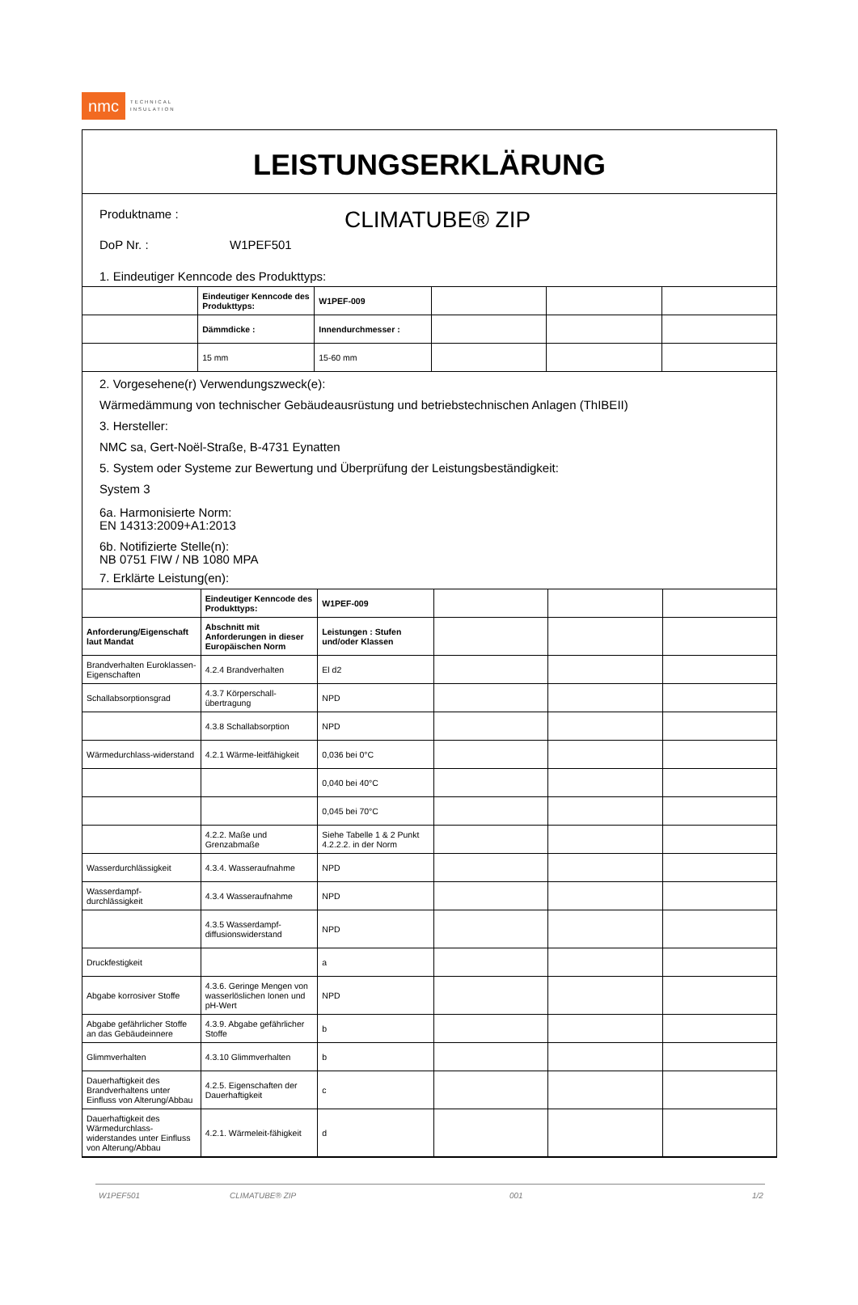nmc
TECHNICAL
INSULATION
LEISTUNGSERKLÄRUNG
Produktname :
CLIMATUBE® ZIP
DoP Nr. : W1PEF501
1. Eindeutiger Kenncode des Produkttyps:
| | Eindeutiger Kenncode des Produkttyps: | W1PEF-009 | | | |
| | Dämmdicke : | Innendurchmesser : | | | |
| | 15 mm | 15-60 mm | | | |
2. Vorgesehene(r) Verwendungszweck(e):
Wärmedämmung von technischer Gebäudeausrüstung und betriebstechnischen Anlagen (ThIBEII)
3. Hersteller:
NMC sa, Gert-Noël-Straße, B-4731 Eynatten
5. System oder Systeme zur Bewertung und Überprüfung der Leistungsbeständigkeit:
System 3
6a. Harmonisierte Norm:
EN 14313:2009+A1:2013
6b. Notifizierte Stelle(n):
NB 0751 FIW / NB 1080 MPA
7. Erklärte Leistung(en):
| | Eindeutiger Kenncode des Produkttyps: | W1PEF-009 | | | |
| Anforderung/Eigenschaft laut Mandat | Abschnitt mit Anforderungen in dieser Europäischen Norm | Leistungen : Stufen und/oder Klassen | | | |
| Brandverhalten Euroklassen-Eigenschaften | 4.2.4 Brandverhalten | El d2 | | | |
| Schallabsorptionsgrad | 4.3.7 Körperschall-übertragung | NPD | | | |
| | 4.3.8 Schallabsorption | NPD | | | |
| Wärmedurchlass-widerstand | 4.2.1 Wärme-leitfähigkeit | 0,036 bei 0°C | | | |
| | | 0,040 bei 40°C | | | |
| | | 0,045 bei 70°C | | | |
| | 4.2.2. Maße und Grenzabmaße | Siehe Tabelle 1 & 2 Punkt 4.2.2.2. in der Norm | | | |
| Wasserdurchlässigkeit | 4.3.4. Wasseraufnahme | NPD | | | |
| Wasserdampf-durchlässigkeit | 4.3.4 Wasseraufnahme | NPD | | | |
| | 4.3.5 Wasserdampf-diffusionswiderstand | NPD | | | |
| Druckfestigkeit | | a | | | |
| Abgabe korrosiver Stoffe | 4.3.6. Geringe Mengen von wasserlöslichen Ionen und pH-Wert | NPD | | | |
| Abgabe gefährlicher Stoffe an das Gebäudeinnere | 4.3.9. Abgabe gefährlicher Stoffe | b | | | |
| Glimmverhalten | 4.3.10 Glimmverhalten | b | | | |
| Dauerhaftigkeit des Brandverhaltens unter Einfluss von Alterung/Abbau | 4.2.5. Eigenschaften der Dauerhaftigkeit | c | | | |
| Dauerhaftigkeit des Wärmedurchlass-widerstandes unter Einfluss von Alterung/Abbau | 4.2.1. Wärmeleit-fähigkeit | d | | | |
W1PEF501 CLIMATUBE® ZIP 001 1/2